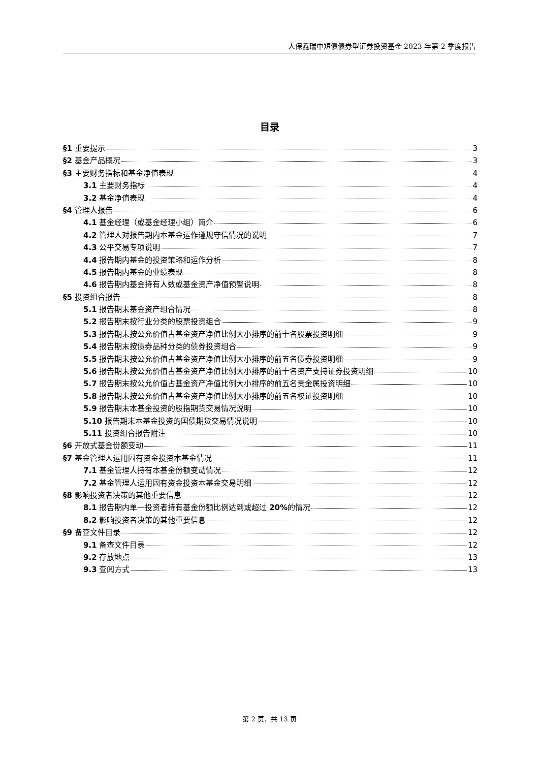人保鑫瑞中短债债券型证券投资基金 2023 年第 2 季度报告
目录
§1 重要提示 3
§2 基金产品概况 3
§3 主要财务指标和基金净值表现 4
3.1 主要财务指标 4
3.2 基金净值表现 4
§4 管理人报告 6
4.1 基金经理（或基金经理小组）简介 6
4.2 管理人对报告期内本基金运作遵规守信情况的说明 7
4.3 公平交易专项说明 7
4.4 报告期内基金的投资策略和运作分析 8
4.5 报告期内基金的业绩表现 8
4.6 报告期内基金持有人数或基金资产净值预警说明 8
§5 投资组合报告 8
5.1 报告期末基金资产组合情况 8
5.2 报告期末按行业分类的股票投资组合 9
5.3 报告期末按公允价值占基金资产净值比例大小排序的前十名股票投资明细 9
5.4 报告期末按债券品种分类的债券投资组合 9
5.5 报告期末按公允价值占基金资产净值比例大小排序的前五名债券投资明细 9
5.6 报告期末按公允价值占基金资产净值比例大小排序的前十名资产支持证券投资明细 10
5.7 报告期末按公允价值占基金资产净值比例大小排序的前五名贵金属投资明细 10
5.8 报告期末按公允价值占基金资产净值比例大小排序的前五名权证投资明细 10
5.9 报告期末本基金投资的股指期货交易情况说明 10
5.10 报告期末本基金投资的国债期货交易情况说明 10
5.11 投资组合报告附注 10
§6 开放式基金份额变动 11
§7 基金管理人运用固有资金投资本基金情况 11
7.1 基金管理人持有本基金份额变动情况 12
7.2 基金管理人运用固有资金投资本基金交易明细 12
§8 影响投资者决策的其他重要信息 12
8.1 报告期内单一投资者持有基金份额比例达到或超过 20% 的情况 12
8.2 影响投资者决策的其他重要信息 12
§9 备查文件目录 12
9.1 备查文件目录 12
9.2 存放地点 13
9.3 查阅方式 13
第 2 页，共 13 页